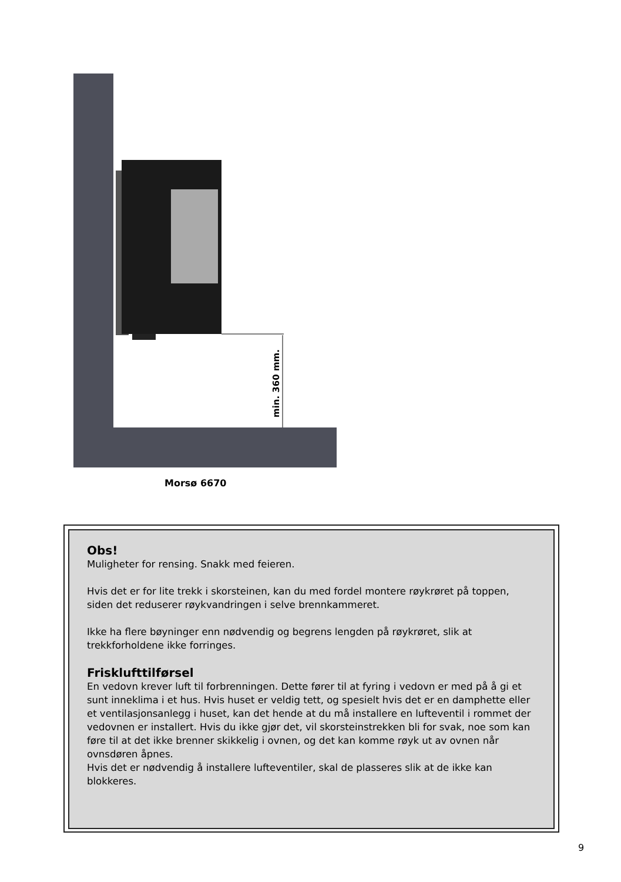min. 360 mm.
Morsø 6670
Obs!
Muligheter for rensing. Snakk med feieren.
Hvis det er for lite trekk i skorsteinen, kan du med fordel montere røykrøret på toppen, siden det reduserer røykvandringen i selve brennkammeret.
Ikke ha flere bøyninger enn nødvendig og begrens lengden på røykrøret, slik at trekkforholdene ikke forringes.
Frisklufttilførsel
En vedovn krever luft til forbrenningen. Dette fører til at fyring i vedovn er med på å gi et sunt inneklima i et hus. Hvis huset er veldig tett, og spesielt hvis det er en damphette eller et ventilasjonsanlegg i huset, kan det hende at du må installere en lufteventil i rommet der vedovnen er installert. Hvis du ikke gjør det, vil skorsteinstrekken bli for svak, noe som kan føre til at det ikke brenner skikkelig i ovnen, og det kan komme røyk ut av ovnen når ovnsdøren åpnes.
Hvis det er nødvendig å installere lufteventiler, skal de plasseres slik at de ikke kan blokkeres.
9